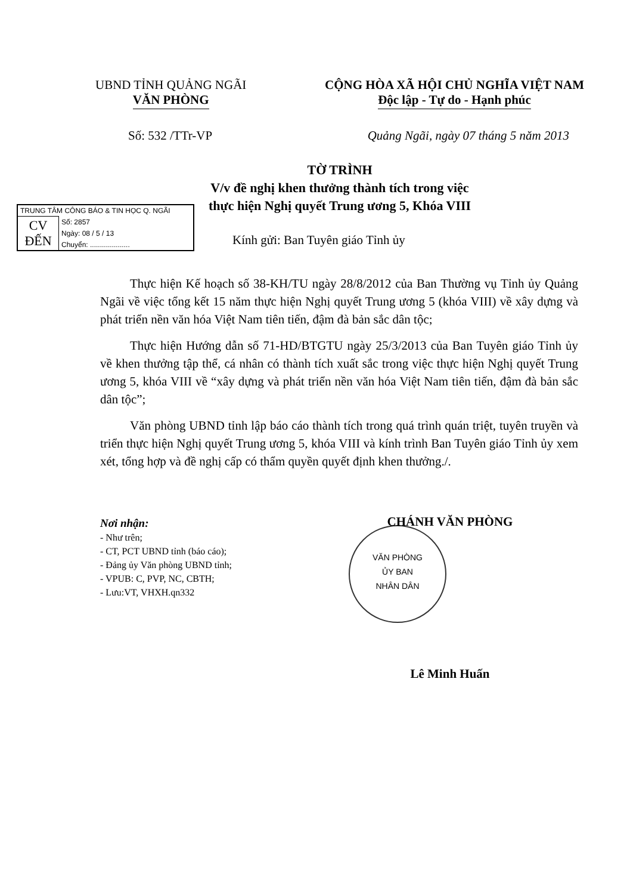UBND TỈNH QUẢNG NGÃI
VĂN PHÒNG
CỘNG HÒA XÃ HỘI CHỦ NGHĨA VIỆT NAM
Độc lập - Tự do - Hạnh phúc
Số: 532 /TTr-VP Quảng Ngãi, ngày 07 tháng 5 năm 2013
TỜ TRÌNH
V/v đề nghị khen thưởng thành tích trong việc
thực hiện Nghị quyết Trung ương 5, Khóa VIII
TRUNG TÂM CÔNG BÁO & TIN HỌC Q. NGÃI
| CV ĐẾN | Số: 2857 |
| | Ngày: 08 / 5 / 13 |
| | Chuyển: .................... |
Kính gửi: Ban Tuyên giáo Tỉnh ủy
Thực hiện Kế hoạch số 38-KH/TU ngày 28/8/2012 của Ban Thường vụ Tỉnh ủy Quảng Ngãi về việc tổng kết 15 năm thực hiện Nghị quyết Trung ương 5 (khóa VIII) về xây dựng và phát triển nền văn hóa Việt Nam tiên tiến, đậm đà bản sắc dân tộc;
Thực hiện Hướng dẫn số 71-HD/BTGTU ngày 25/3/2013 của Ban Tuyên giáo Tỉnh ủy về khen thưởng tập thể, cá nhân có thành tích xuất sắc trong việc thực hiện Nghị quyết Trung ương 5, khóa VIII về “xây dựng và phát triển nền văn hóa Việt Nam tiên tiến, đậm đà bản sắc dân tộc”;
Văn phòng UBND tỉnh lập báo cáo thành tích trong quá trình quán triệt, tuyên truyền và triển thực hiện Nghị quyết Trung ương 5, khóa VIII và kính trình Ban Tuyên giáo Tỉnh ủy xem xét, tổng hợp và đề nghị cấp có thẩm quyền quyết định khen thưởng./.
Nơi nhận:
- Như trên;
- CT, PCT UBND tỉnh (báo cáo);
- Đảng ủy Văn phòng UBND tỉnh;
- VPUB: C, PVP, NC, CBTH;
- Lưu:VT, VHXH.qn332
VĂN PHÒNG
ỦY BAN
NHÂN DÂN
CHÁNH VĂN PHÒNG
Lê Minh Huấn